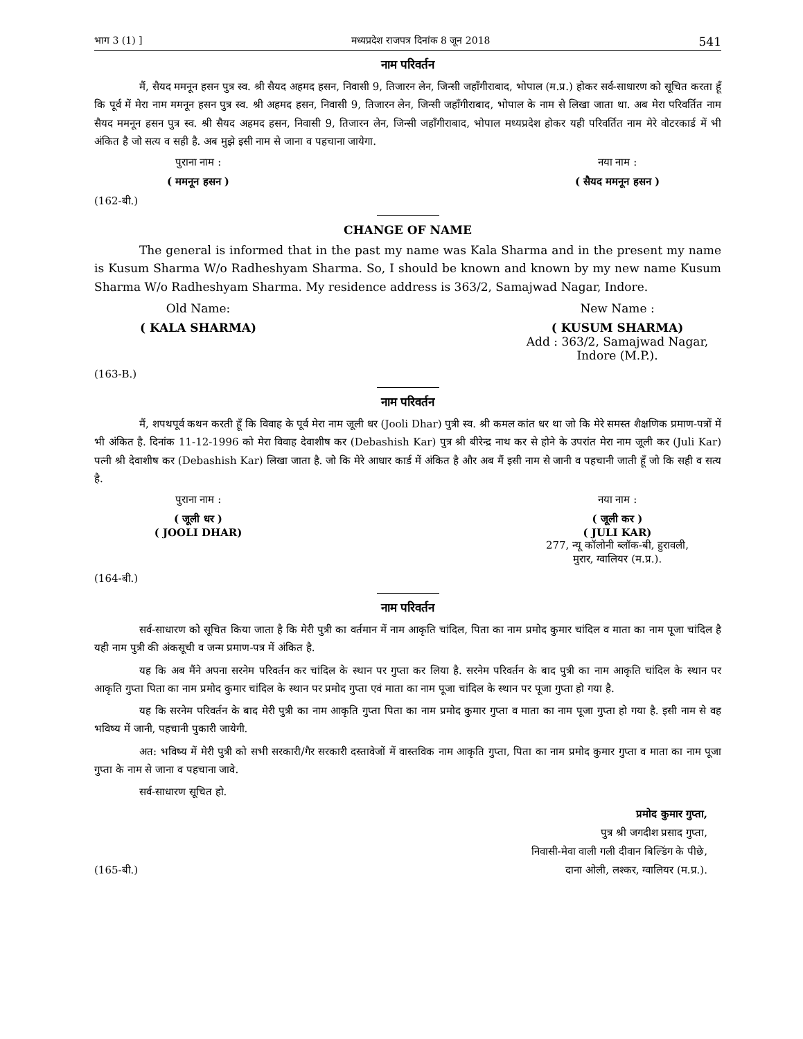भाग 3 (1) ] मध्यप्रदेश राजपत्र दिनांक 8 जून 2018 541
नाम परिवर्तन
मैं, सैयद ममनून हसन पुत्र स्व. श्री सैयद अहमद हसन, निवासी 9, तिजारन लेन, जिन्सी जहाँगीराबाद, भोपाल (म.प्र.) होकर सर्व-साधारण को सूचित करता हूँ कि पूर्व में मेरा नाम ममनून हसन पुत्र स्व. श्री अहमद हसन, निवासी 9, तिजारन लेन, जिन्सी जहाँगीराबाद, भोपाल के नाम से लिखा जाता था. अब मेरा परिवर्तित नाम सैयद ममनून हसन पुत्र स्व. श्री सैयद अहमद हसन, निवासी 9, तिजारन लेन, जिन्सी जहाँगीराबाद, भोपाल मध्यप्रदेश होकर यही परिवर्तित नाम मेरे वोटरकार्ड में भी अंकित है जो सत्य व सही है. अब मुझे इसी नाम से जाना व पहचाना जायेगा.
पुराना नाम : नया नाम :
( ममनून हसन ) ( सैयद ममनून हसन )
(162-बी.)
CHANGE OF NAME
The general is informed that in the past my name was Kala Sharma and in the present my name is Kusum Sharma W/o Radheshyam Sharma. So, I should be known and known by my new name Kusum Sharma W/o Radheshyam Sharma. My residence address is 363/2, Samajwad Nagar, Indore.
Old Name: New Name :
( KALA SHARMA) ( KUSUM SHARMA)
Add : 363/2, Samajwad Nagar,
Indore (M.P.).
(163-B.)
नाम परिवर्तन
मैं, शपथपूर्व कथन करती हूँ कि विवाह के पूर्व मेरा नाम जूली धर (Jooli Dhar) पुत्री स्व. श्री कमल कांत धर था जो कि मेरे समस्त शैक्षणिक प्रमाण-पत्रों में भी अंकित है. दिनांक 11-12-1996 को मेरा विवाह देवाशीष कर (Debashish Kar) पुत्र श्री बीरेन्द्र नाथ कर से होने के उपरांत मेरा नाम जूली कर (Juli Kar) पत्नी श्री देवाशीष कर (Debashish Kar) लिखा जाता है. जो कि मेरे आधार कार्ड में अंकित है और अब मैं इसी नाम से जानी व पहचानी जाती हूँ जो कि सही व सत्य है.
पुराना नाम : नया नाम :
( जूली धर )
( JOOLI DHAR)
( जूली कर )
( JULI KAR)
277, न्यू कॉलोनी ब्लॉक-बी, हुरावली,
मुरार, ग्वालियर (म.प्र.).
(164-बी.)
नाम परिवर्तन
सर्व-साधारण को सूचित किया जाता है कि मेरी पुत्री का वर्तमान में नाम आकृति चांदिल, पिता का नाम प्रमोद कुमार चांदिल व माता का नाम पूजा चांदिल है यही नाम पुत्री की अंकसूची व जन्म प्रमाण-पत्र में अंकित है.
यह कि अब मैंने अपना सरनेम परिवर्तन कर चांदिल के स्थान पर गुप्ता कर लिया है. सरनेम परिवर्तन के बाद पुत्री का नाम आकृति चांदिल के स्थान पर आकृति गुप्ता पिता का नाम प्रमोद कुमार चांदिल के स्थान पर प्रमोद गुप्ता एवं माता का नाम पूजा चांदिल के स्थान पर पूजा गुप्ता हो गया है.
यह कि सरनेम परिवर्तन के बाद मेरी पुत्री का नाम आकृति गुप्ता पिता का नाम प्रमोद कुमार गुप्ता व माता का नाम पूजा गुप्ता हो गया है. इसी नाम से वह भविष्य में जानी, पहचानी पुकारी जायेगी.
अत: भविष्य में मेरी पुत्री को सभी सरकारी/गैर सरकारी दस्तावेजों में वास्तविक नाम आकृति गुप्ता, पिता का नाम प्रमोद कुमार गुप्ता व माता का नाम पूजा गुप्ता के नाम से जाना व पहचाना जावे.
सर्व-साधारण सूचित हो.
प्रमोद कुमार गुप्ता,
पुत्र श्री जगदीश प्रसाद गुप्ता,
निवासी-मेवा वाली गली दीवान बिल्डिंग के पीछे,
(165-बी.) दाना ओली, लश्कर, ग्वालियर (म.प्र.).